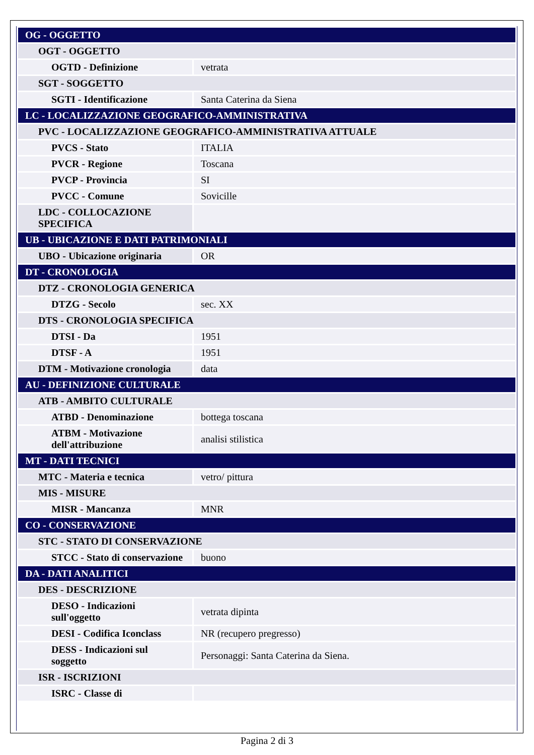| OG - OGGETTO | |
| OGT - OGGETTO | |
| OGTD - Definizione | vetrata |
| SGT - SOGGETTO | |
| SGTI - Identificazione | Santa Caterina da Siena |
| LC - LOCALIZZAZIONE GEOGRAFICO-AMMINISTRATIVA | |
| PVC - LOCALIZZAZIONE GEOGRAFICO-AMMINISTRATIVA ATTUALE | |
| PVCS - Stato | ITALIA |
| PVCR - Regione | Toscana |
| PVCP - Provincia | SI |
| PVCC - Comune | Sovicille |
| LDC - COLLOCAZIONE SPECIFICA | |
| UB - UBICAZIONE E DATI PATRIMONIALI | |
| UBO - Ubicazione originaria | OR |
| DT - CRONOLOGIA | |
| DTZ - CRONOLOGIA GENERICA | |
| DTZG - Secolo | sec. XX |
| DTS - CRONOLOGIA SPECIFICA | |
| DTSI - Da | 1951 |
| DTSF - A | 1951 |
| DTM - Motivazione cronologia | data |
| AU - DEFINIZIONE CULTURALE | |
| ATB - AMBITO CULTURALE | |
| ATBD - Denominazione | bottega toscana |
| ATBM - Motivazione dell'attribuzione | analisi stilistica |
| MT - DATI TECNICI | |
| MTC - Materia e tecnica | vetro/ pittura |
| MIS - MISURE | |
| MISR - Mancanza | MNR |
| CO - CONSERVAZIONE | |
| STC - STATO DI CONSERVAZIONE | |
| STCC - Stato di conservazione | buono |
| DA - DATI ANALITICI | |
| DES - DESCRIZIONE | |
| DESO - Indicazioni sull'oggetto | vetrata dipinta |
| DESI - Codifica Iconclass | NR (recupero pregresso) |
| DESS - Indicazioni sul soggetto | Personaggi: Santa Caterina da Siena. |
| ISR - ISCRIZIONI | |
| ISRC - Classe di | |
Pagina 2 di 3